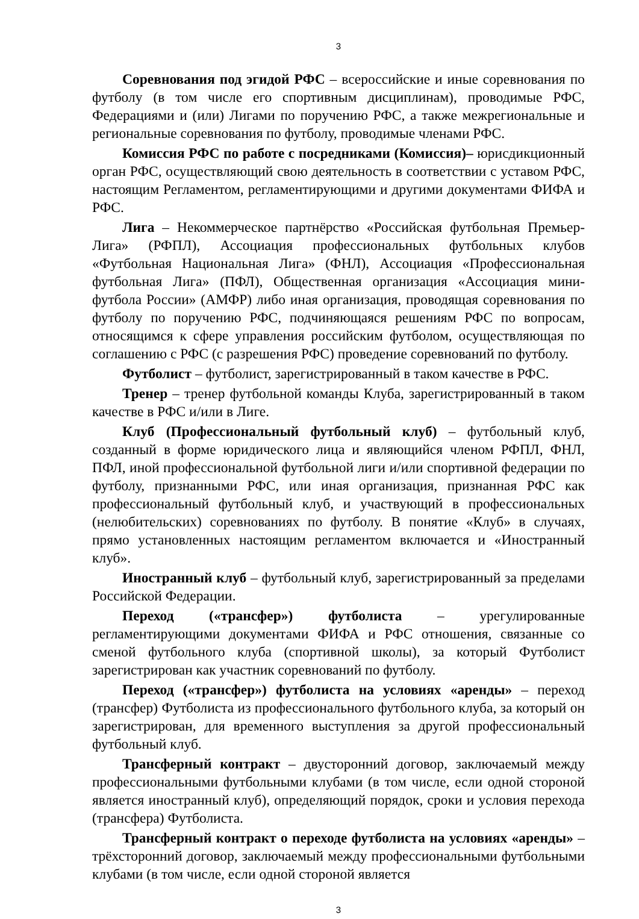3
Соревнования под эгидой РФС – всероссийские и иные соревнования по футболу (в том числе его спортивным дисциплинам), проводимые РФС, Федерациями и (или) Лигами по поручению РФС, а также межрегиональные и региональные соревнования по футболу, проводимые членами РФС.
Комиссия РФС по работе с посредниками (Комиссия)– юрисдикционный орган РФС, осуществляющий свою деятельность в соответствии с уставом РФС, настоящим Регламентом, регламентирующими и другими документами ФИФА и РФС.
Лига – Некоммерческое партнёрство «Российская футбольная Премьер-Лига» (РФПЛ), Ассоциация профессиональных футбольных клубов «Футбольная Национальная Лига» (ФНЛ), Ассоциация «Профессиональная футбольная Лига» (ПФЛ), Общественная организация «Ассоциация мини-футбола России» (АМФР) либо иная организация, проводящая соревнования по футболу по поручению РФС, подчиняющаяся решениям РФС по вопросам, относящимся к сфере управления российским футболом, осуществляющая по соглашению с РФС (с разрешения РФС) проведение соревнований по футболу.
Футболист – футболист, зарегистрированный в таком качестве в РФС.
Тренер – тренер футбольной команды Клуба, зарегистрированный в таком качестве в РФС и/или в Лиге.
Клуб (Профессиональный футбольный клуб) – футбольный клуб, созданный в форме юридического лица и являющийся членом РФПЛ, ФНЛ, ПФЛ, иной профессиональной футбольной лиги и/или спортивной федерации по футболу, признанными РФС, или иная организация, признанная РФС как профессиональный футбольный клуб, и участвующий в профессиональных (нелюбительских) соревнованиях по футболу. В понятие «Клуб» в случаях, прямо установленных настоящим регламентом включается и «Иностранный клуб».
Иностранный клуб – футбольный клуб, зарегистрированный за пределами Российской Федерации.
Переход («трансфер») футболиста – урегулированные регламентирующими документами ФИФА и РФС отношения, связанные со сменой футбольного клуба (спортивной школы), за который Футболист зарегистрирован как участник соревнований по футболу.
Переход («трансфер») футболиста на условиях «аренды» – переход (трансфер) Футболиста из профессионального футбольного клуба, за который он зарегистрирован, для временного выступления за другой профессиональный футбольный клуб.
Трансферный контракт – двусторонний договор, заключаемый между профессиональными футбольными клубами (в том числе, если одной стороной является иностранный клуб), определяющий порядок, сроки и условия перехода (трансфера) Футболиста.
Трансферный контракт о переходе футболиста на условиях «аренды» – трёхсторонний договор, заключаемый между профессиональными футбольными клубами (в том числе, если одной стороной является
3